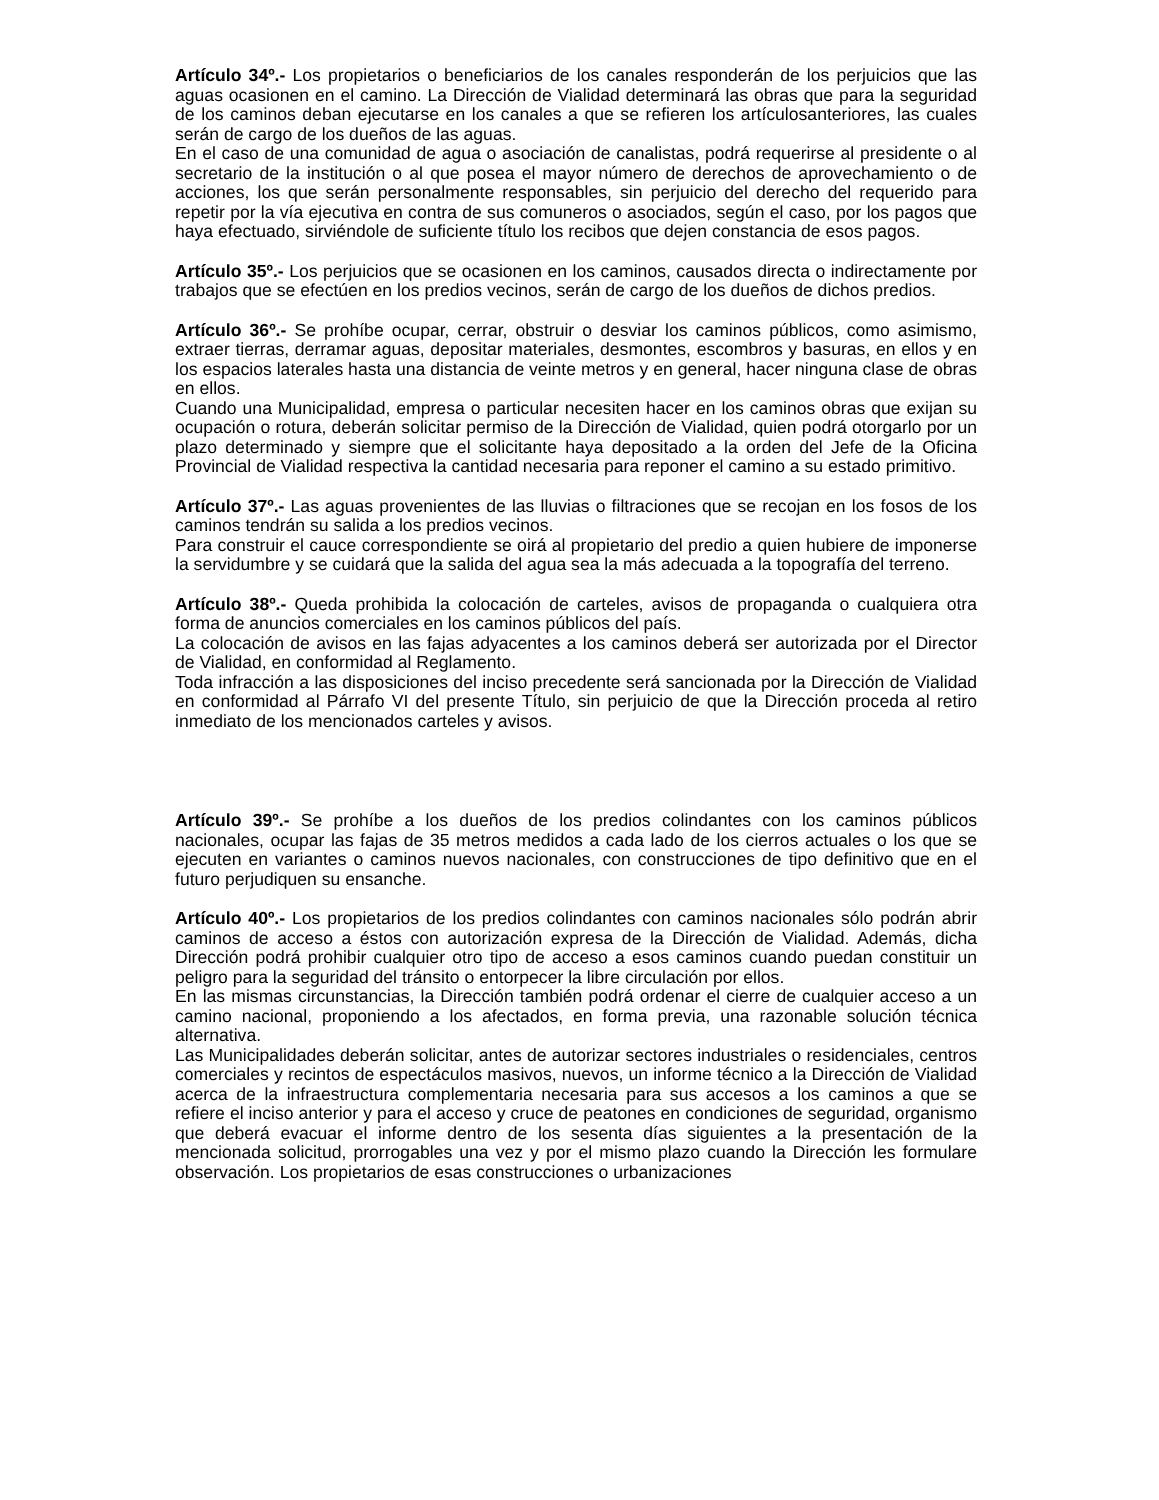Artículo 34º.- Los propietarios o beneficiarios de los canales responderán de los perjuicios que las aguas ocasionen en el camino. La Dirección de Vialidad determinará las obras que para la seguridad de los caminos deban ejecutarse en los canales a que se refieren los artículosanteriores, las cuales serán de cargo de los dueños de las aguas.
En el caso de una comunidad de agua o asociación de canalistas, podrá requerirse al presidente o al secretario de la institución o al que posea el mayor número de derechos de aprovechamiento o de acciones, los que serán personalmente responsables, sin perjuicio del derecho del requerido para repetir por la vía ejecutiva en contra de sus comuneros o asociados, según el caso, por los pagos que haya efectuado, sirviéndole de suficiente título los recibos que dejen constancia de esos pagos.
Artículo 35º.- Los perjuicios que se ocasionen en los caminos, causados directa o indirectamente por trabajos que se efectúen en los predios vecinos, serán de cargo de los dueños de dichos predios.
Artículo 36º.- Se prohíbe ocupar, cerrar, obstruir o desviar los caminos públicos, como asimismo, extraer tierras, derramar aguas, depositar materiales, desmontes, escombros y basuras, en ellos y en los espacios laterales hasta una distancia de veinte metros y en general, hacer ninguna clase de obras en ellos.
Cuando una Municipalidad, empresa o particular necesiten hacer en los caminos obras que exijan su ocupación o rotura, deberán solicitar permiso de la Dirección de Vialidad, quien podrá otorgarlo por un plazo determinado y siempre que el solicitante haya depositado a la orden del Jefe de la Oficina Provincial de Vialidad respectiva la cantidad necesaria para reponer el camino a su estado primitivo.
Artículo 37º.- Las aguas provenientes de las lluvias o filtraciones que se recojan en los fosos de los caminos tendrán su salida a los predios vecinos.
Para construir el cauce correspondiente se oirá al propietario del predio a quien hubiere de imponerse la servidumbre y se cuidará que la salida del agua sea la más adecuada a la topografía del terreno.
Artículo 38º.- Queda prohibida la colocación de carteles, avisos de propaganda o cualquiera otra forma de anuncios comerciales en los caminos públicos del país.
La colocación de avisos en las fajas adyacentes a los caminos deberá ser autorizada por el Director de Vialidad, en conformidad al Reglamento.
Toda infracción a las disposiciones del inciso precedente será sancionada por la Dirección de Vialidad en conformidad al Párrafo VI del presente Título, sin perjuicio de que la Dirección proceda al retiro inmediato de los mencionados carteles y avisos.
Artículo 39º.- Se prohíbe a los dueños de los predios colindantes con los caminos públicos nacionales, ocupar las fajas de 35 metros medidos a cada lado de los cierros actuales o los que se ejecuten en variantes o caminos nuevos nacionales, con construcciones de tipo definitivo que en el futuro perjudiquen su ensanche.
Artículo 40º.- Los propietarios de los predios colindantes con caminos nacionales sólo podrán abrir caminos de acceso a éstos con autorización expresa de la Dirección de Vialidad. Además, dicha Dirección podrá prohibir cualquier otro tipo de acceso a esos caminos cuando puedan constituir un peligro para la seguridad del tránsito o entorpecer la libre circulación por ellos.
En las mismas circunstancias, la Dirección también podrá ordenar el cierre de cualquier acceso a un camino nacional, proponiendo a los afectados, en forma previa, una razonable solución técnica alternativa.
Las Municipalidades deberán solicitar, antes de autorizar sectores industriales o residenciales, centros comerciales y recintos de espectáculos masivos, nuevos, un informe técnico a la Dirección de Vialidad acerca de la infraestructura complementaria necesaria para sus accesos a los caminos a que se refiere el inciso anterior y para el acceso y cruce de peatones en condiciones de seguridad, organismo que deberá evacuar el informe dentro de los sesenta días siguientes a la presentación de la mencionada solicitud, prorrogables una vez y por el mismo plazo cuando la Dirección les formulare observación. Los propietarios de esas construcciones o urbanizaciones